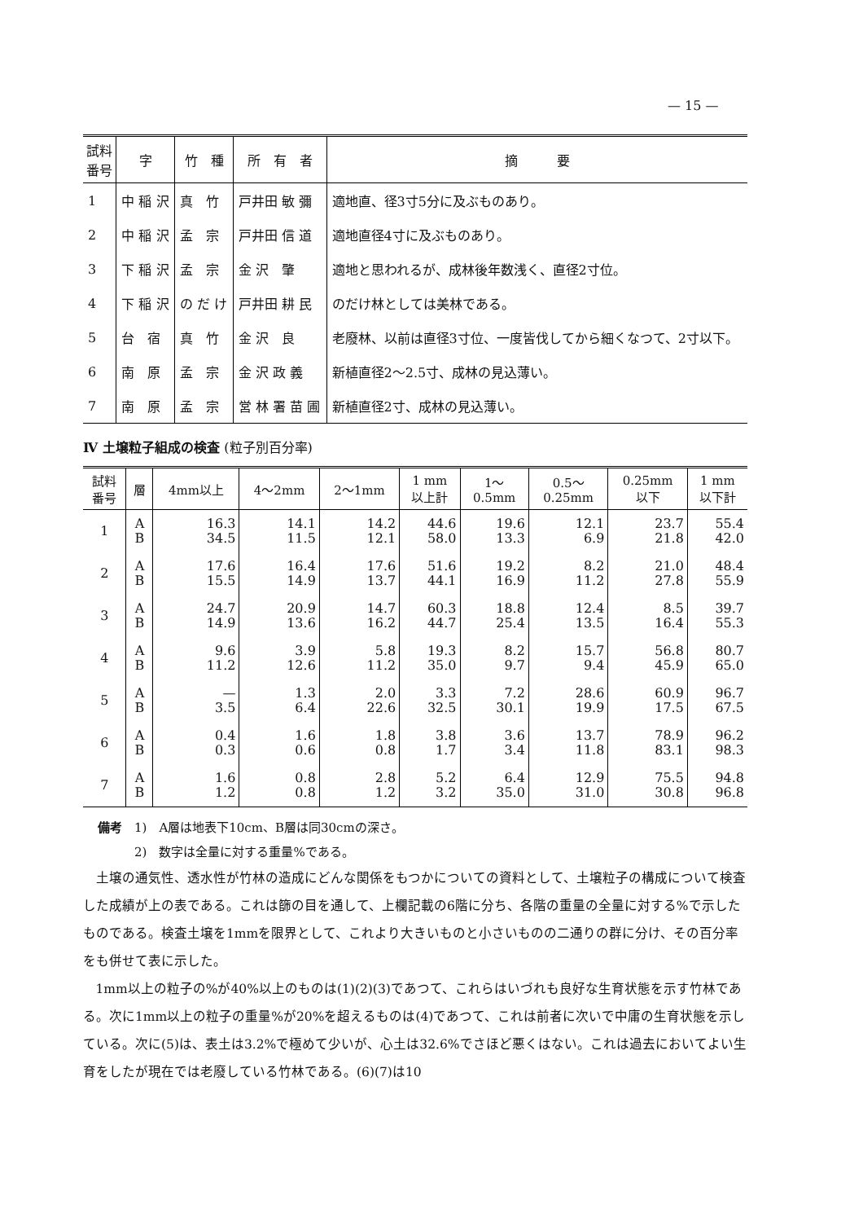— 15 —
| 試料 番号 | 字 | 竹 種 | 所 有 者 | 摘 要 |
| --- | --- | --- | --- | --- |
| 1 | 中 稲 沢 | 真 竹 | 戸井田 敏 彌 | 適地直、径3寸5分に及ぶものあり。 |
| 2 | 中 稲 沢 | 孟 宗 | 戸井田 信 道 | 適地直径4寸に及ぶものあり。 |
| 3 | 下 稲 沢 | 孟 宗 | 金 沢 肇 | 適地と思われるが、成林後年数浅く、直径2寸位。 |
| 4 | 下 稲 沢 | の だ け | 戸井田 耕 民 | のだけ林としては美林である。 |
| 5 | 台 宿 | 真 竹 | 金 沢 良 | 老廢林、以前は直径3寸位、一度皆伐してから細くなつて、2寸以下。 |
| 6 | 南 原 | 孟 宗 | 金 沢 政 義 | 新植直径2～2.5寸、成林の見込薄い。 |
| 7 | 南 原 | 孟 宗 | 営 林 署 苗 圃 | 新植直径2寸、成林の見込薄い。 |
Ⅳ 土壌粒子組成の検査 (粒子別百分率)
| 試料 番号 | 層 | 4mm以上 | 4～2mm | 2～1mm | 1 mm 以上計 | 1～ 0.5mm | 0.5～ 0.25mm | 0.25mm 以下 | 1 mm 以下計 |
| --- | --- | --- | --- | --- | --- | --- | --- | --- | --- |
| 1 | A B | 16.3 34.5 | 14.1 11.5 | 14.2 12.1 | 44.6 58.0 | 19.6 13.3 | 12.1 6.9 | 23.7 21.8 | 55.4 42.0 |
| 2 | A B | 17.6 15.5 | 16.4 14.9 | 17.6 13.7 | 51.6 44.1 | 19.2 16.9 | 8.2 11.2 | 21.0 27.8 | 48.4 55.9 |
| 3 | A B | 24.7 14.9 | 20.9 13.6 | 14.7 16.2 | 60.3 44.7 | 18.8 25.4 | 12.4 13.5 | 8.5 16.4 | 39.7 55.3 |
| 4 | A B | 9.6 11.2 | 3.9 12.6 | 5.8 11.2 | 19.3 35.0 | 8.2 9.7 | 15.7 9.4 | 56.8 45.9 | 80.7 65.0 |
| 5 | A B | — 3.5 | 1.3 6.4 | 2.0 22.6 | 3.3 32.5 | 7.2 30.1 | 28.6 19.9 | 60.9 17.5 | 96.7 67.5 |
| 6 | A B | 0.4 0.3 | 1.6 0.6 | 1.8 0.8 | 3.8 1.7 | 3.6 3.4 | 13.7 11.8 | 78.9 83.1 | 96.2 98.3 |
| 7 | A B | 1.6 1.2 | 0.8 0.8 | 2.8 1.2 | 5.2 3.2 | 6.4 35.0 | 12.9 31.0 | 75.5 30.8 | 94.8 96.8 |
備考　1)　A層は地表下10cm、B層は同30cmの深さ。
　　　2)　数字は全量に対する重量%である。
土壌の通気性、透水性が竹林の造成にどんな関係をもつかについての資料として、土壌粒子の構成について検査した成績が上の表である。これは篩の目を通して、上欄記載の6階に分ち、各階の重量の全量に対する%で示したものである。検査土壌を1mmを限界として、これより大きいものと小さいものの二通りの群に分け、その百分率をも併せて表に示した。
1mm以上の粒子の%が40%以上のものは(1)(2)(3)であつて、これらはいづれも良好な生育状態を示す竹林である。次に1mm以上の粒子の重量%が20%を超えるものは(4)であつて、これは前者に次いで中庸の生育状態を示している。次に(5)は、表土は3.2%で極めて少いが、心土は32.6%でさほど悪くはない。これは過去においてよい生育をしたが現在では老廢している竹林である。(6)(7)は10